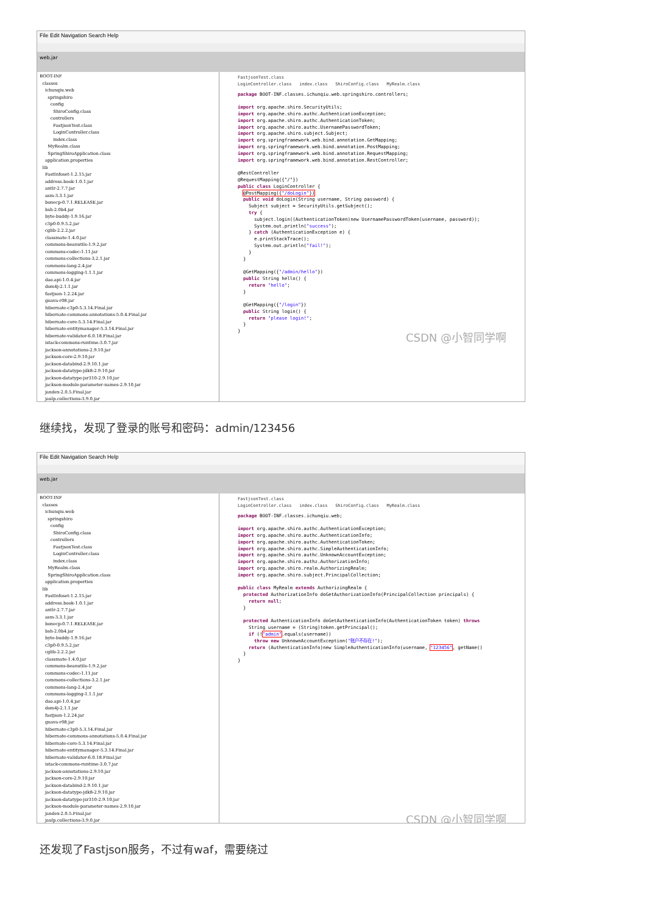File Edit Navigation Search Help
web.jar
BOOT-INF classes ichunqiu.web springshiro config ShiroConfig.class controllers FastjsonTest.class LoginController.class index.class MyRealm.class SpringShiroApplication.class application.properties lib FastInfoset-1.2.15.jar address.book-1.0.1.jar antlr-2.7.7.jar asm-3.3.1.jar bonecp-0.7.1.RELEASE.jar bsh-2.0b4.jar byte-buddy-1.9.16.jar c3p0-0.9.5.2.jar cglib-2.2.2.jar classmate-1.4.0.jar commons-beanutils-1.9.2.jar commons-codec-1.11.jar commons-collections-3.2.1.jar commons-lang-2.4.jar commons-logging-1.1.1.jar dao.api-1.0.4.jar dom4j-2.1.1.jar fastjson-1.2.24.jar guava-r08.jar hibernate-c3p0-5.3.14.Final.jar hibernate-commons-annotations-5.0.4.Final.jar hibernate-core-5.3.14.Final.jar hibernate-entitymanager-5.3.14.Final.jar hibernate-validator-6.0.18.Final.jar istack-commons-runtime-3.0.7.jar jackson-annotations-2.9.10.jar jackson-core-2.9.10.jar jackson-databind-2.9.10.1.jar jackson-datatype-jdk8-2.9.10.jar jackson-datatype-jsr310-2.9.10.jar jackson-module-parameter-names-2.9.10.jar jandex-2.0.5.Final.jar jaulp.collections-3.9.0.jar
FastjsonTest.class LoginController.class index.class ShiroConfig.class MyRealm.class
package BOOT-INF.classes.ichunqiu.web.springshiro.controllers; import org.apache.shiro.SecurityUtils; import org.apache.shiro.authc.AuthenticationException; import org.apache.shiro.authc.AuthenticationToken; import org.apache.shiro.authc.UsernamePasswordToken; import org.apache.shiro.subject.Subject; import org.springframework.web.bind.annotation.GetMapping; import org.springframework.web.bind.annotation.PostMapping; import org.springframework.web.bind.annotation.RequestMapping; import org.springframework.web.bind.annotation.RestController; @RestController @RequestMapping({"/"}) public class LoginController { @PostMapping({"/doLogin"}) public void doLogin(String username, String password) { Subject subject = SecurityUtils.getSubject(); try { subject.login((AuthenticationToken)new UsernamePasswordToken(username, password)); System.out.println("success"); } catch (AuthenticationException e) { e.printStackTrace(); System.out.println("fail!"); } } @GetMapping({"/admin/hello"}) public String hello() { return "hello"; } @GetMapping({"/login"}) public String login() { return "please login!"; } }
CSDN @小智同学啊
继续找，发现了登录的账号和密码：admin/123456
File Edit Navigation Search Help
web.jar
BOOT-INF classes ichunqiu.web springshiro config ShiroConfig.class controllers FastjsonTest.class LoginController.class index.class MyRealm.class SpringShiroApplication.class application.properties lib FastInfoset-1.2.15.jar address.book-1.0.1.jar antlr-2.7.7.jar asm-3.3.1.jar bonecp-0.7.1.RELEASE.jar bsh-2.0b4.jar byte-buddy-1.9.16.jar c3p0-0.9.5.2.jar cglib-2.2.2.jar classmate-1.4.0.jar commons-beanutils-1.9.2.jar commons-codec-1.11.jar commons-collections-3.2.1.jar commons-lang-2.4.jar commons-logging-1.1.1.jar dao.api-1.0.4.jar dom4j-2.1.1.jar fastjson-1.2.24.jar guava-r08.jar hibernate-c3p0-5.3.14.Final.jar hibernate-commons-annotations-5.0.4.Final.jar hibernate-core-5.3.14.Final.jar hibernate-entitymanager-5.3.14.Final.jar hibernate-validator-6.0.18.Final.jar istack-commons-runtime-3.0.7.jar jackson-annotations-2.9.10.jar jackson-core-2.9.10.jar jackson-databind-2.9.10.1.jar jackson-datatype-jdk8-2.9.10.jar jackson-datatype-jsr310-2.9.10.jar jackson-module-parameter-names-2.9.10.jar jandex-2.0.5.Final.jar jaulp.collections-3.9.0.jar
FastjsonTest.class LoginController.class index.class ShiroConfig.class MyRealm.class
package BOOT-INF.classes.ichunqiu.web; import org.apache.shiro.authc.AuthenticationException; import org.apache.shiro.authc.AuthenticationInfo; import org.apache.shiro.authc.AuthenticationToken; import org.apache.shiro.authc.SimpleAuthenticationInfo; import org.apache.shiro.authc.UnknownAccountException; import org.apache.shiro.authz.AuthorizationInfo; import org.apache.shiro.realm.AuthorizingRealm; import org.apache.shiro.subject.PrincipalCollection; public class MyRealm extends AuthorizingRealm { protected AuthorizationInfo doGetAuthorizationInfo(PrincipalCollection principals) { return null; } protected AuthenticationInfo doGetAuthenticationInfo(AuthenticationToken token) throws String username = (String)token.getPrincipal(); if (!"admin".equals(username)) throw new UnknownAccountException("账户不存在!"); return (AuthenticationInfo)new SimpleAuthenticationInfo(username, "123456", getName() } }
CSDN @小智同学啊
还发现了Fastjson服务，不过有waf，需要绕过